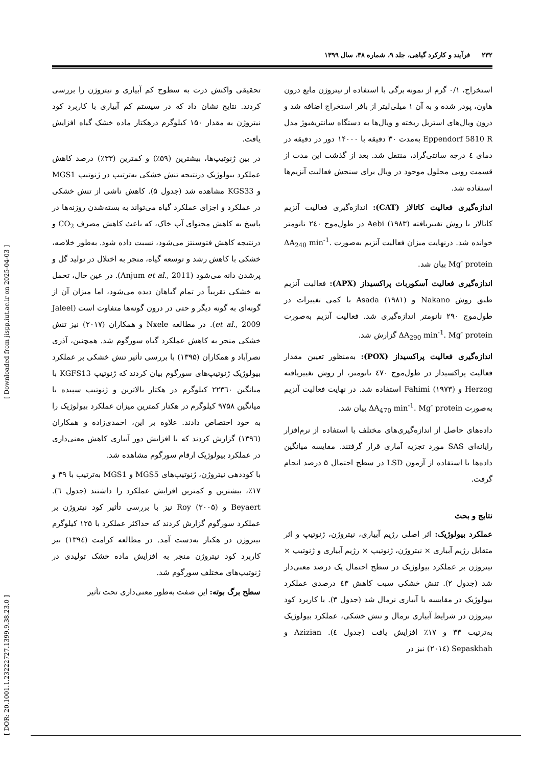[ DOR: 20.1001.1.23222727.1399.9.38.23.0 ] [ Downloaded from jispp.iut.ac.ir on 2025-04-03 ]
۲۳۲ فرآیند و کارکرد گیاهی، جلد ۹، شماره ۳۸، سال ۱۳۹۹
استخراج، ۰/۱ گرم از نمونه برگی با استفاده از نیتروژن مایع درون هاون، پودر شده و به آن ۱ میلی‌لیتر از بافر استخراج اضافه شد و درون ویال‌های استریل ریخته و ویال‌ها به دستگاه سانتریفیوژ مدل Eppendorf 5810 R به‌مدت ۳۰ دقیقه با ۱۴۰۰۰ دور در دقیقه در دمای ٤ درجه سانتی‌گراد، منتقل شد. بعد از گذشت این مدت از قسمت رویی محلول موجود در ویال برای سنجش فعالیت آنزیم‌ها استفاده شد.
اندازه‌گیری فعالیت کاتالاز (CAT): اندازه‌گیری فعالیت آنزیم کاتالاز با روش تغییریافته Aebi (۱۹۸۳) در طول‌موج ۲٤۰ نانومتر خوانده شد. درنهایت میزان فعالیت آنزیم به‌صورت ΔA<sub>240</sub> min<sup>-1</sup>. Mg<sup>-</sup> protein بیان شد.
اندازه‌گیری فعالیت آسکوربات پراکسیداز (APX): فعالیت آنزیم طبق روش Nakano و Asada (۱۹۸۱) با کمی تغییرات در طول‌موج ۲۹۰ نانومتر اندازه‌گیری شد. فعالیت آنزیم به‌صورت ΔA<sub>290</sub> min<sup>-1</sup>. Mg<sup>-</sup> protein گزارش شد.
اندازه‌گیری فعالیت پراکسیداز (POX): به‌منظور تعیین مقدار فعالیت پراکسیداز در طول‌موج ٤۷۰ نانومتر، از روش تغییریافته Herzog و Fahimi (۱۹۷۳) استفاده شد. در نهایت فعالیت آنزیم به‌صورت ΔA<sub>470</sub> min<sup>-1</sup>. Mg<sup>-</sup> protein بیان شد.
داده‌های حاصل از اندازه‌گیری‌های مختلف با استفاده از نرم‌افزار رایانه‌ای SAS مورد تجزیه آماری قرار گرفتند. مقایسه میانگین داده‌ها با استفاده از آزمون LSD در سطح احتمال ۵ درصد انجام گرفت.
نتایج و بحث
عملکرد بیولوژیک: اثر اصلی رژیم آبیاری، نیتروژن، ژنوتیپ و اثر متقابل رژیم آبیاری × نیتروژن، ژنوتیپ × رژیم آبیاری و ژنوتیپ × نیتروژن بر عملکرد بیولوژیک در سطح احتمال یک درصد معنی‌دار شد (جدول ۲). تنش خشکی سبب کاهش ٤۳ درصدی عملکرد بیولوژیک در مقایسه با آبیاری نرمال شد (جدول ۳). با کاربرد کود نیتروژن در شرایط آبیاری نرمال و تنش خشکی، عملکرد بیولوژیک به‌ترتیب ۳۳ و ۱۷٪ افزایش یافت (جدول ٤). Azizian و Sepaskhah (۲۰۱٤) نیز در
تحقیقی واکنش ذرت به سطوح کم آبیاری و نیتروژن را بررسی کردند. نتایج نشان داد که در سیستم کم آبیاری با کاربرد کود نیتروژن به مقدار ۱۵۰ کیلوگرم درهکتار ماده خشک گیاه افزایش یافت.
در بین ژنوتیپ‌ها، بیشترین (۵۹٪) و کمترین (۳۳٪) درصد کاهش عملکرد بیولوژیک درنتیجه تنش خشکی به‌ترتیب در ژنوتیپ MGS1 و KGS33 مشاهده شد (جدول ۵). کاهش ناشی از تنش خشکی در عملکرد و اجزای عملکرد گیاه می‌تواند به بسته‌شدن روزنه‌ها در پاسخ به کاهش محتوای آب خاک، که باعث کاهش مصرف CO<sub>2</sub> و درنتیجه کاهش فتوسنتز می‌شود، نسبت داده شود. به‌طور خلاصه، خشکی با کاهش رشد و توسعه گیاه، منجر به اختلال در تولید گل و پرشدن دانه می‌شود (Anjum et al., 2011). در عین حال، تحمل به خشکی تقریباً در تمام گیاهان دیده می‌شود، اما میزان آن از گونه‌ای به گونه دیگر و حتی در درون گونه‌ها متفاوت است (Jaleel et al., 2009). در مطالعه Nxele و همکاران (۲۰۱۷) نیز تنش خشکی منجر به کاهش عملکرد گیاه سورگوم شد. همچنین، آذری نصرآباد و همکاران (۱۳۹۵) با بررسی تأثیر تنش خشکی بر عملکرد بیولوژیک ژنوتیپ‌های سورگوم بیان کردند که ژنوتیپ KGFS13 با میانگین ۲۲۳٦۰ کیلوگرم در هکتار بالاترین و ژنوتیپ سپیده با میانگین ۹۷۵۸ کیلوگرم در هکتار کمترین میزان عملکرد بیولوژیک را به خود اختصاص دادند. علاوه بر این، احمدی‌زاده و همکاران (۱۳۹٦) گزارش کردند که با افزایش دور آبیاری کاهش معنی‌داری در عملکرد بیولوژیک ارقام سورگوم مشاهده شد.
با کوددهی نیتروژن، ژنوتیپ‌های MGS5 و MGS1 به‌ترتیب با ۳۹ و ۱۷٪، بیشترین و کمترین افزایش عملکرد را داشتند (جدول ٦). Beyaert و Roy (۲۰۰۵) نیز با بررسی تأثیر کود نیتروژن بر عملکرد سورگوم گزارش کردند که حداکثر عملکرد با ۱۲۵ کیلوگرم نیتروژن در هکتار به‌دست آمد. در مطالعه کرامت (۱۳۹٤) نیز کاربرد کود نیتروژن منجر به افزایش ماده خشک تولیدی در ژنوتیپ‌های مختلف سورگوم شد.
سطح برگ بوته: این صفت به‌طور معنی‌داری تحت تأثیر